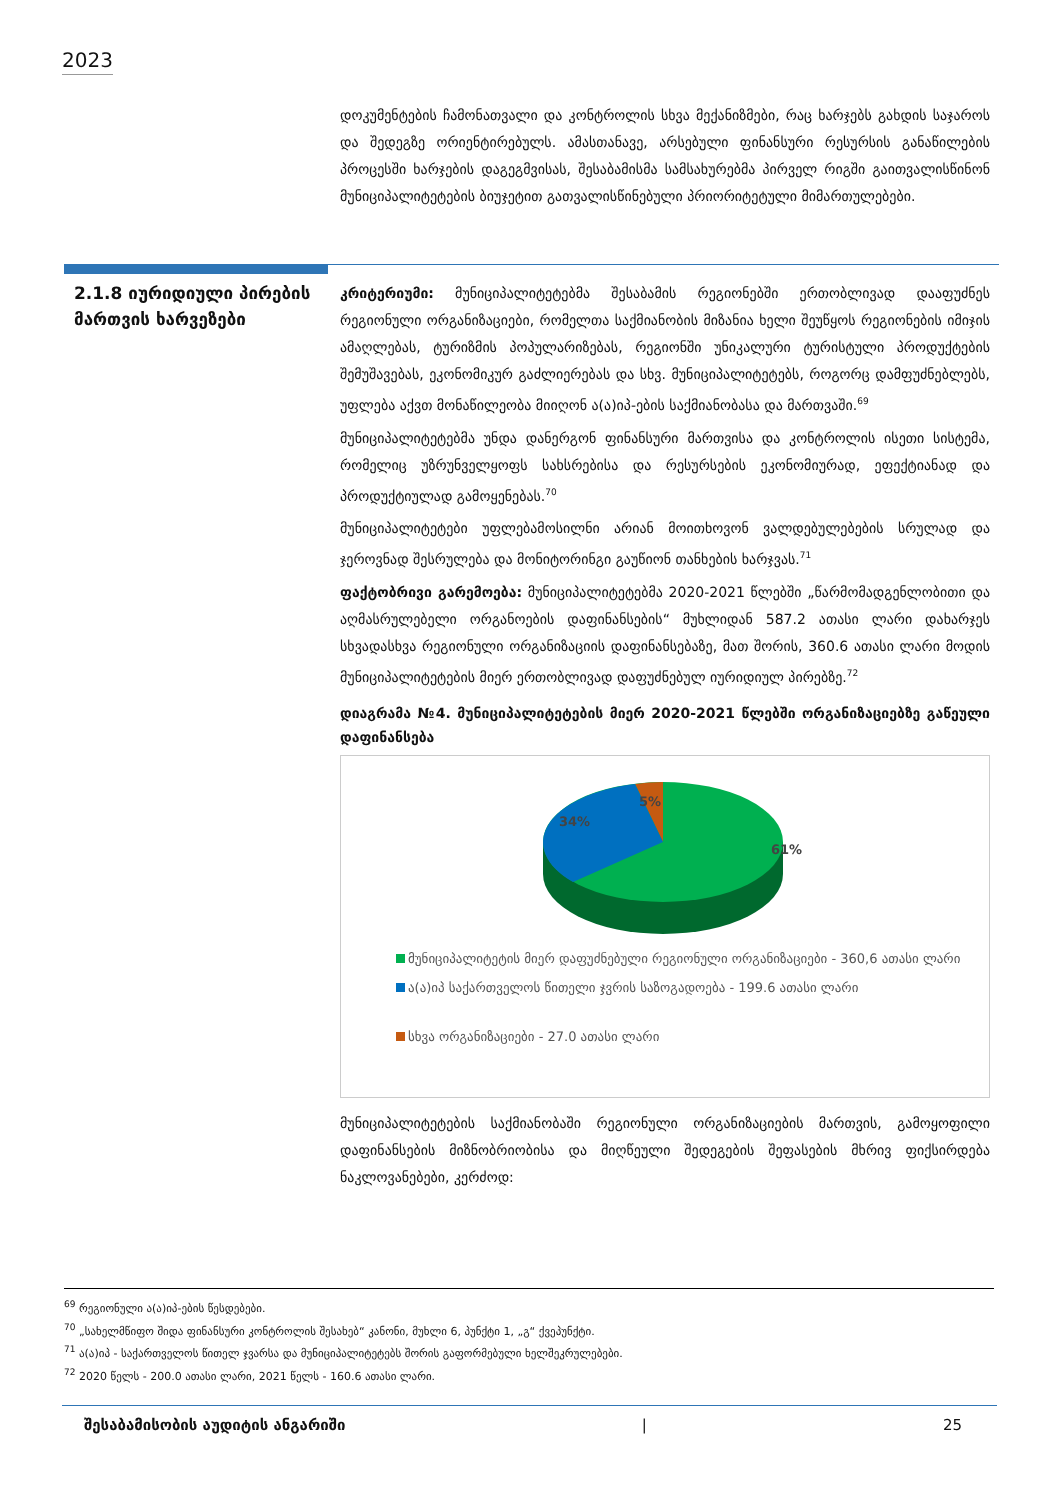2023
დოკუმენტების ჩამონათვალი და კონტროლის სხვა მექანიზმები, რაც ხარჯებს გახდის საჯაროს და შედეგზე ორიენტირებულს. ამასთანავე, არსებული ფინანსური რესურსის განაწილების პროცესში ხარჯების დაგეგმვისას, შესაბამისმა სამსახურებმა პირველ რიგში გაითვალისწინონ მუნიციპალიტეტების ბიუჯეტით გათვალისწინებული პრიორიტეტული მიმართულებები.
2.1.8 იურიდიული პირების მართვის ხარვეზები
კრიტერიუმი: მუნიციპალიტეტებმა შესაბამის რეგიონებში ერთობლივად დააფუძნეს რეგიონული ორგანიზაციები, რომელთა საქმიანობის მიზანია ხელი შეუწყოს რეგიონების იმიჯის ამაღლებას, ტურიზმის პოპულარიზებას, რეგიონში უნიკალური ტურისტული პროდუქტების შემუშავებას, ეკონომიკურ გაძლიერებას და სხვ. მუნიციპალიტეტებს, როგორც დამფუძნებლებს, უფლება აქვთ მონაწილეობა მიიღონ ა(ა)იპ-ების საქმიანობასა და მართვაში.<sup>69</sup>
მუნიციპალიტეტებმა უნდა დანერგონ ფინანსური მართვისა და კონტროლის ისეთი სისტემა, რომელიც უზრუნველყოფს სახსრებისა და რესურსების ეკონომიურად, ეფექტიანად და პროდუქტიულად გამოყენებას.<sup>70</sup>
მუნიციპალიტეტები უფლებამოსილნი არიან მოითხოვონ ვალდებულებების სრულად და ჯეროვნად შესრულება და მონიტორინგი გაუწიონ თანხების ხარჯვას.<sup>71</sup>
ფაქტობრივი გარემოება: მუნიციპალიტეტებმა 2020-2021 წლებში „წარმომადგენლობითი და აღმასრულებელი ორგანოების დაფინანსების“ მუხლიდან 587.2 ათასი ლარი დახარჯეს სხვადასხვა რეგიონული ორგანიზაციის დაფინანსებაზე, მათ შორის, 360.6 ათასი ლარი მოდის მუნიციპალიტეტების მიერ ერთობლივად დაფუძნებულ იურიდიულ პირებზე.<sup>72</sup>
დიაგრამა №4. მუნიციპალიტეტების მიერ 2020-2021 წლებში ორგანიზაციებზე გაწეული დაფინანსება
61%
34%
5%
მუნიციპალიტეტის მიერ დაფუძნებული რეგიონული ორგანიზაციები - 360,6 ათასი ლარი
ა(ა)იპ საქართველოს წითელი ჯვრის საზოგადოება - 199.6 ათასი ლარი
სხვა ორგანიზაციები - 27.0 ათასი ლარი
მუნიციპალიტეტების საქმიანობაში რეგიონული ორგანიზაციების მართვის, გამოყოფილი დაფინანსების მიზნობრიობისა და მიღწეული შედეგების შეფასების მხრივ ფიქსირდება ნაკლოვანებები, კერძოდ:
<sup>69</sup> რეგიონული ა(ა)იპ-ების წესდებები.
<sup>70</sup> „სახელმწიფო შიდა ფინანსური კონტროლის შესახებ“ კანონი, მუხლი 6, პუნქტი 1, „გ“ ქვეპუნქტი.
<sup>71</sup> ა(ა)იპ - საქართველოს წითელ ჯვარსა და მუნიციპალიტეტებს შორის გაფორმებული ხელშეკრულებები.
<sup>72</sup> 2020 წელს - 200.0 ათასი ლარი, 2021 წელს - 160.6 ათასი ლარი.
შესაბამისობის აუდიტის ანგარიში | 25